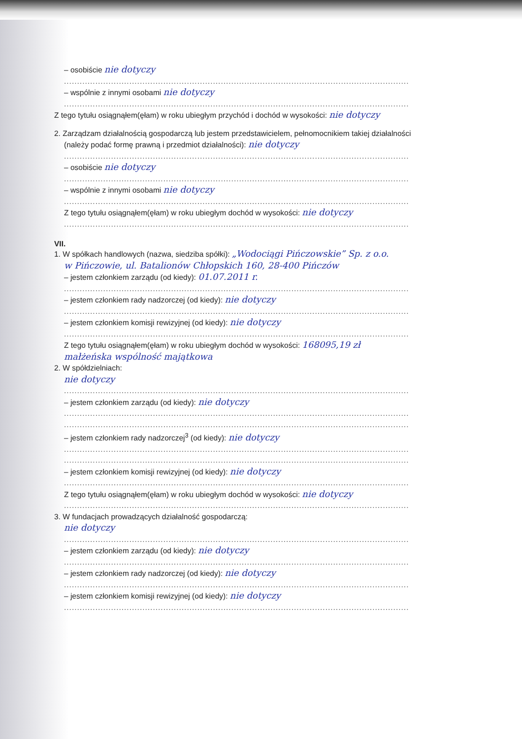– osobiście nie dotyczy
....................................................................................................................................
– wspólnie z innymi osobami nie dotyczy
....................................................................................................................................
Z tego tytułu osiągnąłem(ęłam) w roku ubiegłym przychód i dochód w wysokości: nie dotyczy
2. Zarządzam działalnością gospodarczą lub jestem przedstawicielem, pełnomocnikiem takiej działalności
(należy podać formę prawną i przedmiot działalności): nie dotyczy
....................................................................................................................................
– osobiście nie dotyczy
....................................................................................................................................
– wspólnie z innymi osobami nie dotyczy
....................................................................................................................................
Z tego tytułu osiągnąłem(ęłam) w roku ubiegłym dochód w wysokości: nie dotyczy
....................................................................................................................................
VII.
1. W spółkach handlowych (nazwa, siedziba spółki): „Wodociągi Pińczowskie” Sp. z o.o.
w Pińczowie, ul. Batalionów Chłopskich 160, 28-400 Pińczów
– jestem członkiem zarządu (od kiedy): 01.07.2011 r.
....................................................................................................................................
– jestem członkiem rady nadzorczej (od kiedy): nie dotyczy
....................................................................................................................................
– jestem członkiem komisji rewizyjnej (od kiedy): nie dotyczy
....................................................................................................................................
Z tego tytułu osiągnąłem(ęłam) w roku ubiegłym dochód w wysokości: 168095,19 zł
małżeńska wspólność majątkowa
2. W spółdzielniach:
nie dotyczy
....................................................................................................................................
– jestem członkiem zarządu (od kiedy): nie dotyczy
....................................................................................................................................
....................................................................................................................................
– jestem członkiem rady nadzorczej<sup>3</sup> (od kiedy): nie dotyczy
....................................................................................................................................
....................................................................................................................................
– jestem członkiem komisji rewizyjnej (od kiedy): nie dotyczy
....................................................................................................................................
Z tego tytułu osiągnąłem(ęłam) w roku ubiegłym dochód w wysokości: nie dotyczy
....................................................................................................................................
3. W fundacjach prowadzących działalność gospodarczą:
nie dotyczy
....................................................................................................................................
– jestem członkiem zarządu (od kiedy): nie dotyczy
....................................................................................................................................
– jestem członkiem rady nadzorczej (od kiedy): nie dotyczy
....................................................................................................................................
– jestem członkiem komisji rewizyjnej (od kiedy): nie dotyczy
....................................................................................................................................